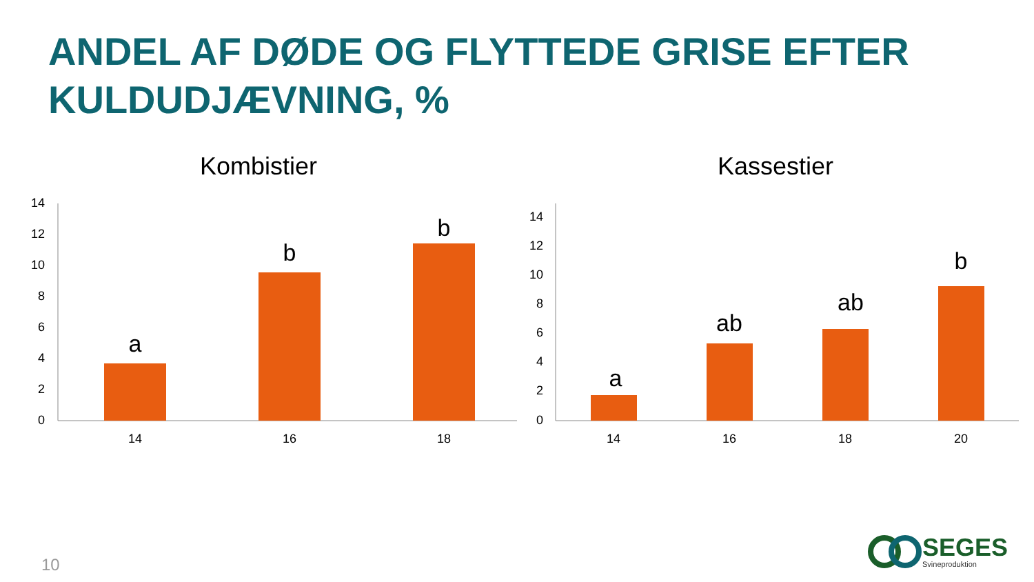ANDEL AF DØDE OG FLYTTEDE GRISE EFTER KULDUDJÆVNING, %
Kombistier
14
12
10
8
6
4
2
0
a
b
b
14
16
18
Kassestier
14
12
10
8
6
4
2
0
a
ab
ab
b
14
16
18
20
10
SEGES
Svineproduktion